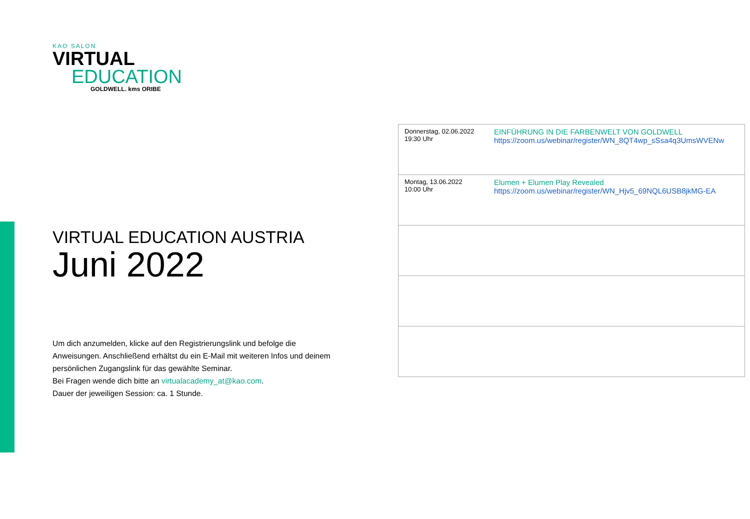KAO SALON
VIRTUAL
EDUCATION
GOLDWELL. kms ORIBE
VIRTUAL EDUCATION AUSTRIA
Juni 2022
Um dich anzumelden, klicke auf den Registrierungslink und befolge die Anweisungen. Anschließend erhältst du ein E-Mail mit weiteren Infos und deinem persönlichen Zugangslink für das gewählte Seminar.
Bei Fragen wende dich bitte an virtualacademy_at@kao.com.
Dauer der jeweiligen Session: ca. 1 Stunde.
| Donnerstag, 02.06.2022 19:30 Uhr | EINFÜHRUNG IN DIE FARBENWELT VON GOLDWELL https://zoom.us/webinar/register/WN_8QT4wp_sSsa4q3UmsWVENw |
| Montag, 13.06.2022 10:00 Uhr | Elumen + Elumen Play Revealed https://zoom.us/webinar/register/WN_Hjv5_69NQL6USB8jkMG-EA |